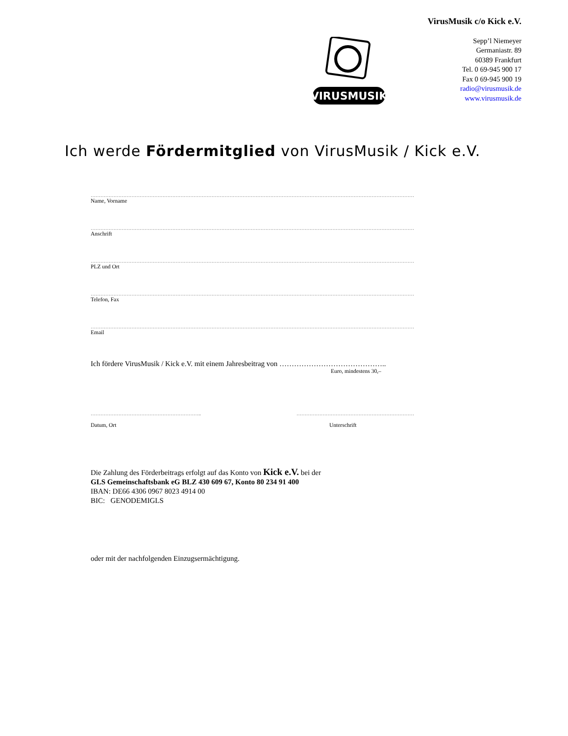VirusMusik c/o Kick e.V.
Sepp’l Niemeyer
Germaniastr. 89
60389 Frankfurt
Tel. 0 69-945 900 17
Fax 0 69-945 900 19
radio@virusmusik.de
www.virusmusik.de
VIRUSMUSIK
Ich werde Fördermitglied von VirusMusik / Kick e.V.
………………………………………………………………………………………………………………………………………………………………………………
Name, Vorname
………………………………………………………………………………………………………………………………………………………………………………
Anschrift
………………………………………………………………………………………………………………………………………………………………………………
PLZ und Ort
………………………………………………………………………………………………………………………………………………………………………………
Telefon, Fax
………………………………………………………………………………………………………………………………………………………………………………
Email
Ich fördere VirusMusik / Kick e.V. mit einem Jahresbeitrag von ……………………………………..
Euro, mindestens 30,–
…………………………………………………………..
Datum, Ort
………………………………………………………………
Unterschrift
Die Zahlung des Förderbeitrags erfolgt auf das Konto von Kick e.V. bei der
GLS Gemeinschaftsbank eG BLZ 430 609 67, Konto 80 234 91 400
IBAN: DE66 4306 0967 8023 4914 00
BIC: GENODEMIGLS
oder mit der nachfolgenden Einzugsermächtigung.